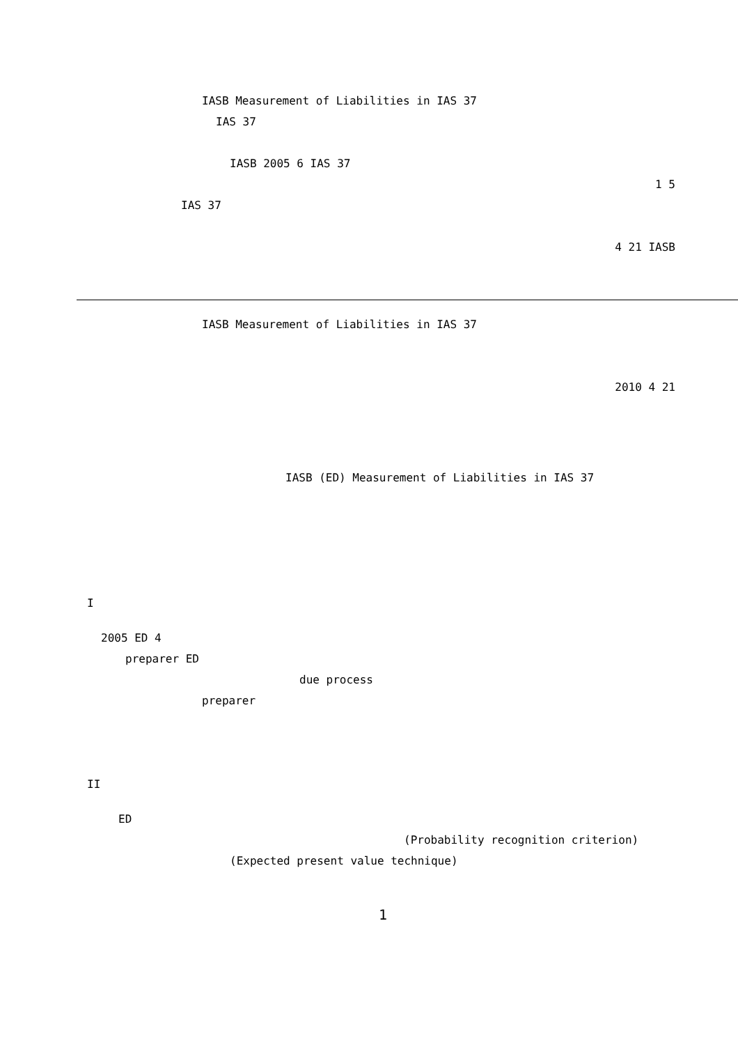IASB Measurement of Liabilities in IAS 37
IAS 37
IASB 2005 6 IAS 37
1 5
IAS 37
4 21 IASB
IASB Measurement of Liabilities in IAS 37
2010 4 21
IASB (ED) Measurement of Liabilities in IAS 37
I
2005 ED 4
preparer ED
due process
preparer
II
ED
(Probability recognition criterion)
(Expected present value technique)
1